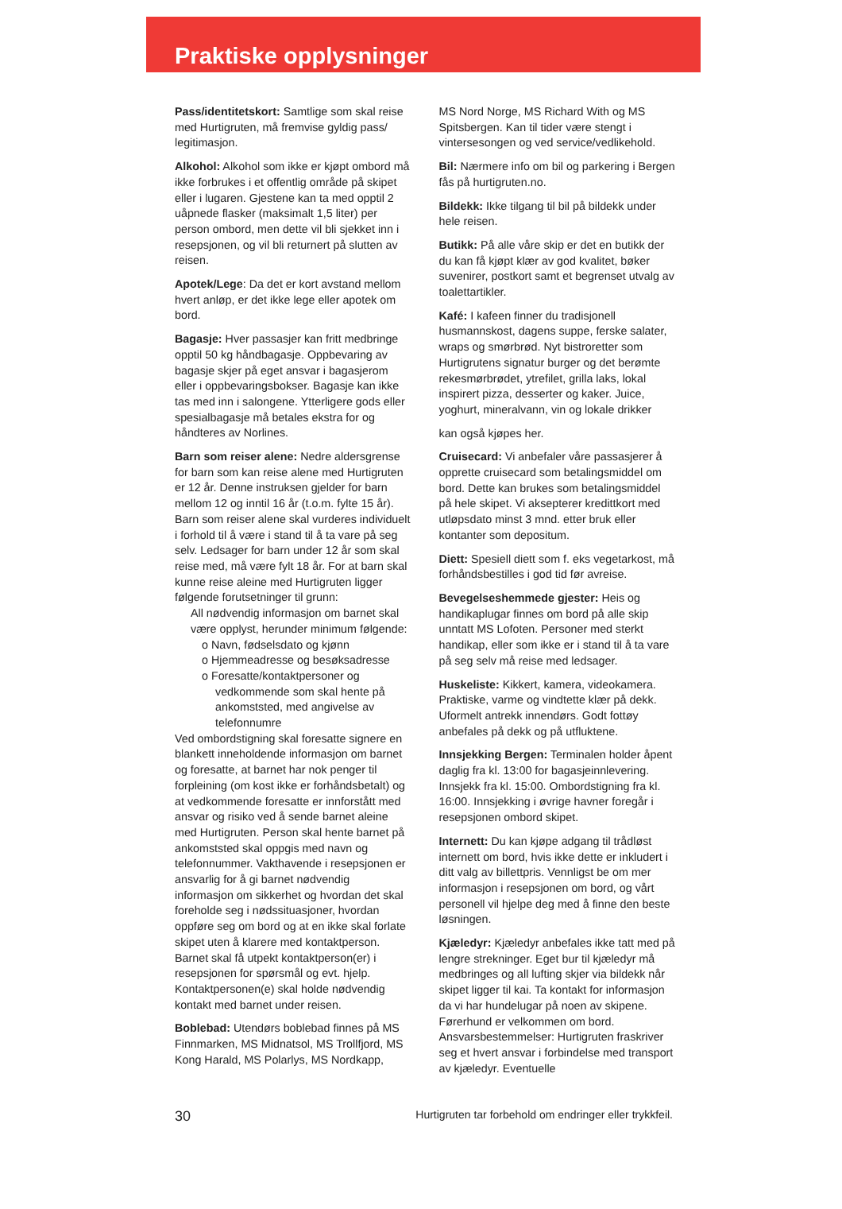Praktiske opplysninger
Pass/identitetskort: Samtlige som skal reise med Hurtigruten, må fremvise gyldig pass/ legitimasjon.
Alkohol: Alkohol som ikke er kjøpt ombord må ikke forbrukes i et offentlig område på skipet eller i lugaren. Gjestene kan ta med opptil 2 uåpnede flasker (maksimalt 1,5 liter) per person ombord, men dette vil bli sjekket inn i resepsjonen, og vil bli returnert på slutten av reisen.
Apotek/Lege: Da det er kort avstand mellom hvert anløp, er det ikke lege eller apotek om bord.
Bagasje: Hver passasjer kan fritt medbringe opptil 50 kg håndbagasje. Oppbevaring av bagasje skjer på eget ansvar i bagasjerom eller i oppbevaringsbokser. Bagasje kan ikke tas med inn i salongene. Ytterligere gods eller spesialbagasje må betales ekstra for og håndteres av Norlines.
Barn som reiser alene: Nedre aldersgrense for barn som kan reise alene med Hurtigruten er 12 år. Denne instruksen gjelder for barn mellom 12 og inntil 16 år (t.o.m. fylte 15 år). Barn som reiser alene skal vurderes individuelt i forhold til å være i stand til å ta vare på seg selv. Ledsager for barn under 12 år som skal reise med, må være fylt 18 år. For at barn skal kunne reise aleine med Hurtigruten ligger følgende forutsetninger til grunn:
All nødvendig informasjon om barnet skal være opplyst, herunder minimum følgende:
o Navn, fødselsdato og kjønn
o Hjemmeadresse og besøksadresse
o Foresatte/kontaktpersoner og vedkommende som skal hente på ankomststed, med angivelse av telefonnumre
Ved ombordstigning skal foresatte signere en blankett inneholdende informasjon om barnet og foresatte, at barnet har nok penger til forpleining (om kost ikke er forhåndsbetalt) og at vedkommende foresatte er innforstått med ansvar og risiko ved å sende barnet aleine med Hurtigruten. Person skal hente barnet på ankomststed skal oppgis med navn og telefonnummer. Vakthavende i resepsjonen er ansvarlig for å gi barnet nødvendig informasjon om sikkerhet og hvordan det skal foreholde seg i nødssituasjoner, hvordan oppføre seg om bord og at en ikke skal forlate skipet uten å klarere med kontaktperson.
Barnet skal få utpekt kontaktperson(er) i resepsjonen for spørsmål og evt. hjelp. Kontaktpersonen(e) skal holde nødvendig kontakt med barnet under reisen.
Boblebad: Utendørs boblebad finnes på MS Finnmarken, MS Midnatsol, MS Trollfjord, MS Kong Harald, MS Polarlys, MS Nordkapp,
MS Nord Norge, MS Richard With og MS Spitsbergen. Kan til tider være stengt i vintersesongen og ved service/vedlikehold.
Bil: Nærmere info om bil og parkering i Bergen fås på hurtigruten.no.
Bildekk: Ikke tilgang til bil på bildekk under hele reisen.
Butikk: På alle våre skip er det en butikk der du kan få kjøpt klær av god kvalitet, bøker suvenirer, postkort samt et begrenset utvalg av toalettartikler.
Kafé: I kafeen finner du tradisjonell husmannskost, dagens suppe, ferske salater, wraps og smørbrød. Nyt bistroretter som Hurtigrutens signatur burger og det berømte rekesmørbrødet, ytrefilet, grilla laks, lokal inspirert pizza, desserter og kaker. Juice, yoghurt, mineralvann, vin og lokale drikker
kan også kjøpes her.
Cruisecard: Vi anbefaler våre passasjerer å opprette cruisecard som betalingsmiddel om bord. Dette kan brukes som betalingsmiddel på hele skipet. Vi aksepterer kredittkort med utløpsdato minst 3 mnd. etter bruk eller kontanter som depositum.
Diett: Spesiell diett som f. eks vegetarkost, må forhåndsbestilles i god tid før avreise.
Bevegelseshemmede gjester: Heis og handikaplugar finnes om bord på alle skip unntatt MS Lofoten. Personer med sterkt handikap, eller som ikke er i stand til å ta vare på seg selv må reise med ledsager.
Huskeliste: Kikkert, kamera, videokamera. Praktiske, varme og vindtette klær på dekk. Uformelt antrekk innendørs. Godt fottøy anbefales på dekk og på utfluktene.
Innsjekking Bergen: Terminalen holder åpent daglig fra kl. 13:00 for bagasjeinnlevering. Innsjekk fra kl. 15:00. Ombordstigning fra kl. 16:00. Innsjekking i øvrige havner foregår i resepsjonen ombord skipet.
Internett: Du kan kjøpe adgang til trådløst internett om bord, hvis ikke dette er inkludert i ditt valg av billettpris. Vennligst be om mer informasjon i resepsjonen om bord, og vårt personell vil hjelpe deg med å finne den beste løsningen.
Kjæledyr: Kjæledyr anbefales ikke tatt med på lengre strekninger. Eget bur til kjæledyr må medbringes og all lufting skjer via bildekk når skipet ligger til kai. Ta kontakt for informasjon da vi har hundelugar på noen av skipene. Førerhund er velkommen om bord. Ansvarsbestemmelser: Hurtigruten fraskriver seg et hvert ansvar i forbindelse med transport av kjæledyr. Eventuelle
30 Hurtigruten tar forbehold om endringer eller trykkfeil.